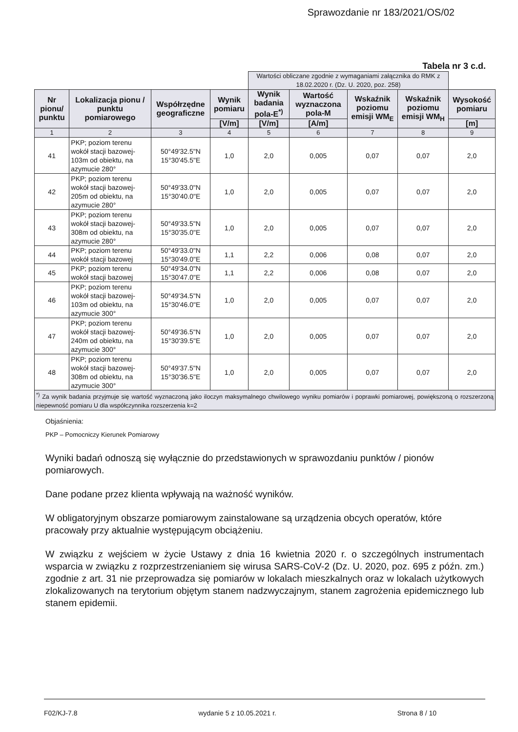Sprawozdanie nr 183/2021/OS/02
Tabela nr 3 c.d.
| | | | | Wartości obliczane zgodnie z wymaganiami załącznika do RMK z 18.02.2020 r. (Dz. U. 2020, poz. 258) | | | | |
| --- | --- | --- | --- | --- | --- | --- | --- | --- |
| Nr pionu/ punktu | Lokalizacja pionu / punktu pomiarowego | Współrzędne geograficzne | Wynik pomiaru | Wynik badania pola-E<sup>*)</sup> | Wartość wyznaczona pola-M | Wskaźnik poziomu emisji WM<sub>E</sub> | Wskaźnik poziomu emisji WM<sub>H</sub> | Wysokość pomiaru |
| | | | [V/m] | [V/m] | [A/m] | | | [m] |
| 1 | 2 | 3 | 4 | 5 | 6 | 7 | 8 | 9 |
| 41 | PKP; poziom terenu wokół stacji bazowej- 103m od obiektu, na azymucie 280° | 50°49'32.5"N 15°30'45.5"E | 1,0 | 2,0 | 0,005 | 0,07 | 0,07 | 2,0 |
| 42 | PKP; poziom terenu wokół stacji bazowej- 205m od obiektu, na azymucie 280° | 50°49'33.0"N 15°30'40.0"E | 1,0 | 2,0 | 0,005 | 0,07 | 0,07 | 2,0 |
| 43 | PKP; poziom terenu wokół stacji bazowej- 308m od obiektu, na azymucie 280° | 50°49'33.5"N 15°30'35.0"E | 1,0 | 2,0 | 0,005 | 0,07 | 0,07 | 2,0 |
| 44 | PKP; poziom terenu wokół stacji bazowej | 50°49'33.0"N 15°30'49.0"E | 1,1 | 2,2 | 0,006 | 0,08 | 0,07 | 2,0 |
| 45 | PKP; poziom terenu wokół stacji bazowej | 50°49'34.0"N 15°30'47.0"E | 1,1 | 2,2 | 0,006 | 0,08 | 0,07 | 2,0 |
| 46 | PKP; poziom terenu wokół stacji bazowej- 103m od obiektu, na azymucie 300° | 50°49'34.5"N 15°30'46.0"E | 1,0 | 2,0 | 0,005 | 0,07 | 0,07 | 2,0 |
| 47 | PKP; poziom terenu wokół stacji bazowej- 240m od obiektu, na azymucie 300° | 50°49'36.5"N 15°30'39.5"E | 1,0 | 2,0 | 0,005 | 0,07 | 0,07 | 2,0 |
| 48 | PKP; poziom terenu wokół stacji bazowej- 308m od obiektu, na azymucie 300° | 50°49'37.5"N 15°30'36.5"E | 1,0 | 2,0 | 0,005 | 0,07 | 0,07 | 2,0 |
| <sup>*)</sup> Za wynik badania przyjmuje się wartość wyznaczoną jako iloczyn maksymalnego chwilowego wyniku pomiarów i poprawki pomiarowej, powiększoną o rozszerzoną niepewność pomiaru U dla współczynnika rozszerzenia k=2 | | | | | | | | |
Objaśnienia:
PKP – Pomocniczy Kierunek Pomiarowy
Wyniki badań odnoszą się wyłącznie do przedstawionych w sprawozdaniu punktów / pionów pomiarowych.
Dane podane przez klienta wpływają na ważność wyników.
W obligatoryjnym obszarze pomiarowym zainstalowane są urządzenia obcych operatów, które pracowały przy aktualnie występującym obciążeniu.
W związku z wejściem w życie Ustawy z dnia 16 kwietnia 2020 r. o szczególnych instrumentach wsparcia w związku z rozprzestrzenianiem się wirusa SARS-CoV-2 (Dz. U. 2020, poz. 695 z późn. zm.) zgodnie z art. 31 nie przeprowadza się pomiarów w lokalach mieszkalnych oraz w lokalach użytkowych zlokalizowanych na terytorium objętym stanem nadzwyczajnym, stanem zagrożenia epidemicznego lub stanem epidemii.
F02/KJ-7.8 wydanie 5 z 10.05.2021 r. Strona 8 / 10